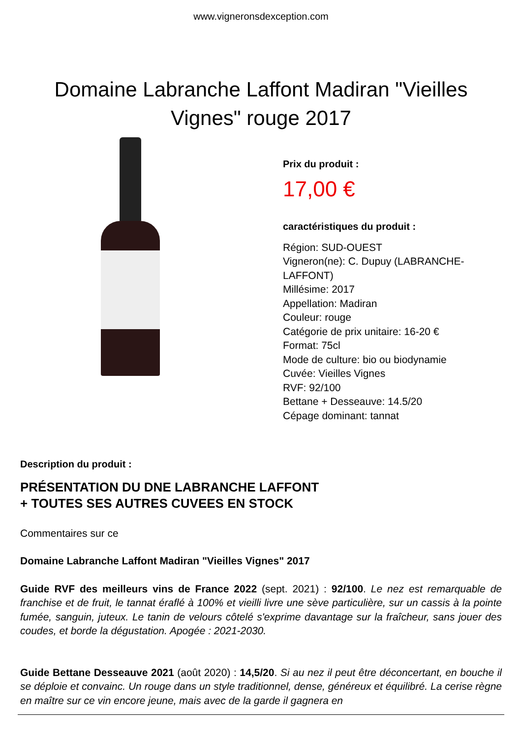www.vigneronsdexception.com
Domaine Labranche Laffont Madiran "Vieilles Vignes" rouge 2017
Prix du produit :
17,00 €
caractéristiques du produit :
Région: SUD-OUEST
Vigneron(ne): C. Dupuy (LABRANCHE-
LAFFONT)
Millésime: 2017
Appellation: Madiran
Couleur: rouge
Catégorie de prix unitaire: 16-20 €
Format: 75cl
Mode de culture: bio ou biodynamie
Cuvée: Vieilles Vignes
RVF: 92/100
Bettane + Desseauve: 14.5/20
Cépage dominant: tannat
Description du produit :
PRÉSENTATION DU DNE LABRANCHE LAFFONT
+ TOUTES SES AUTRES CUVEES EN STOCK
Commentaires sur ce
Domaine Labranche Laffont Madiran "Vieilles Vignes" 2017
Guide RVF des meilleurs vins de France 2022 (sept. 2021) : 92/100. Le nez est remarquable de franchise et de fruit, le tannat éraflé à 100% et vieilli livre une sève particulière, sur un cassis à la pointe fumée, sanguin, juteux. Le tanin de velours côtelé s'exprime davantage sur la fraîcheur, sans jouer des coudes, et borde la dégustation. Apogée : 2021-2030.
Guide Bettane Desseauve 2021 (août 2020) : 14,5/20. Si au nez il peut être déconcertant, en bouche il se déploie et convainc. Un rouge dans un style traditionnel, dense, généreux et équilibré. La cerise règne en maître sur ce vin encore jeune, mais avec de la garde il gagnera en